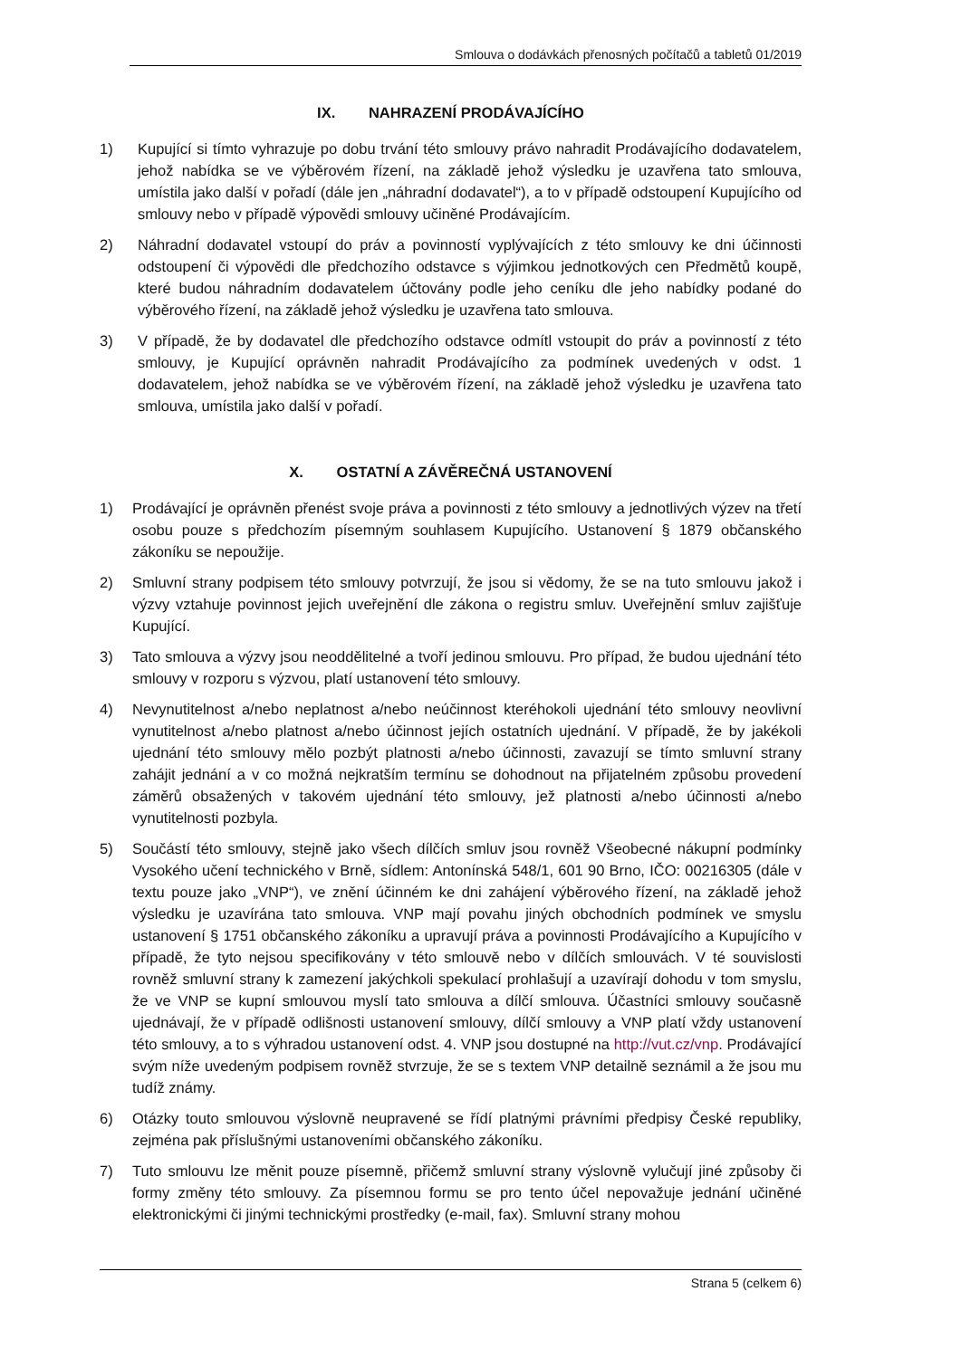Smlouva o dodávkách přenosných počítačů a tabletů 01/2019
IX. NAHRAZENÍ PRODÁVAJÍCÍHO
1) Kupující si tímto vyhrazuje po dobu trvání této smlouvy právo nahradit Prodávajícího dodavatelem, jehož nabídka se ve výběrovém řízení, na základě jehož výsledku je uzavřena tato smlouva, umístila jako další v pořadí (dále jen „náhradní dodavatel“), a to v případě odstoupení Kupujícího od smlouvy nebo v případě výpovědi smlouvy učiněné Prodávajícím.
2) Náhradní dodavatel vstoupí do práv a povinností vyplývajících z této smlouvy ke dni účinnosti odstoupení či výpovědi dle předchozího odstavce s výjimkou jednotkových cen Předmětů koupě, které budou náhradním dodavatelem účtovány podle jeho ceníku dle jeho nabídky podané do výběrového řízení, na základě jehož výsledku je uzavřena tato smlouva.
3) V případě, že by dodavatel dle předchozího odstavce odmítl vstoupit do práv a povinností z této smlouvy, je Kupující oprávněn nahradit Prodávajícího za podmínek uvedených v odst. 1 dodavatelem, jehož nabídka se ve výběrovém řízení, na základě jehož výsledku je uzavřena tato smlouva, umístila jako další v pořadí.
X. OSTATNÍ A ZÁVĚREČNÁ USTANOVENÍ
1) Prodávající je oprávněn přenést svoje práva a povinnosti z této smlouvy a jednotlivých výzev na třetí osobu pouze s předchozím písemným souhlasem Kupujícího. Ustanovení § 1879 občanského zákoníku se nepoužije.
2) Smluvní strany podpisem této smlouvy potvrzují, že jsou si vědomy, že se na tuto smlouvu jakož i výzvy vztahuje povinnost jejich uveřejnění dle zákona o registru smluv. Uveřejnění smluv zajišťuje Kupující.
3) Tato smlouva a výzvy jsou neoddělitelné a tvoří jedinou smlouvu. Pro případ, že budou ujednání této smlouvy v rozporu s výzvou, platí ustanovení této smlouvy.
4) Nevynutitelnost a/nebo neplatnost a/nebo neúčinnost kteréhokoli ujednání této smlouvy neovlivní vynutitelnost a/nebo platnost a/nebo účinnost jejích ostatních ujednání. V případě, že by jakékoli ujednání této smlouvy mělo pozbýt platnosti a/nebo účinnosti, zavazují se tímto smluvní strany zahájit jednání a v co možná nejkratším termínu se dohodnout na přijatelném způsobu provedení záměrů obsažených v takovém ujednání této smlouvy, jež platnosti a/nebo účinnosti a/nebo vynutitelnosti pozbyla.
5) Součástí této smlouvy, stejně jako všech dílčích smluv jsou rovněž Všeobecné nákupní podmínky Vysokého učení technického v Brně, sídlem: Antonínská 548/1, 601 90 Brno, IČO: 00216305 (dále v textu pouze jako „VNP“), ve znění účinném ke dni zahájení výběrového řízení, na základě jehož výsledku je uzavírána tato smlouva. VNP mají povahu jiných obchodních podmínek ve smyslu ustanovení § 1751 občanského zákoníku a upravují práva a povinnosti Prodávajícího a Kupujícího v případě, že tyto nejsou specifikovány v této smlouvě nebo v dílčích smlouvách. V té souvislosti rovněž smluvní strany k zamezení jakýchkoli spekulací prohlašují a uzavírají dohodu v tom smyslu, že ve VNP se kupní smlouvou myslí tato smlouva a dílčí smlouva. Účastníci smlouvy současně ujednávají, že v případě odlišnosti ustanovení smlouvy, dílčí smlouvy a VNP platí vždy ustanovení této smlouvy, a to s výhradou ustanovení odst. 4. VNP jsou dostupné na http://vut.cz/vnp. Prodávající svým níže uvedeným podpisem rovněž stvrzuje, že se s textem VNP detailně seznámil a že jsou mu tudíž známy.
6) Otázky touto smlouvou výslovně neupravené se řídí platnými právními předpisy České republiky, zejména pak příslušnými ustanoveními občanského zákoníku.
7) Tuto smlouvu lze měnit pouze písemně, přičemž smluvní strany výslovně vylučují jiné způsoby či formy změny této smlouvy. Za písemnou formu se pro tento účel nepovažuje jednání učiněné elektronickými či jinými technickými prostředky (e-mail, fax). Smluvní strany mohou
Strana 5 (celkem 6)